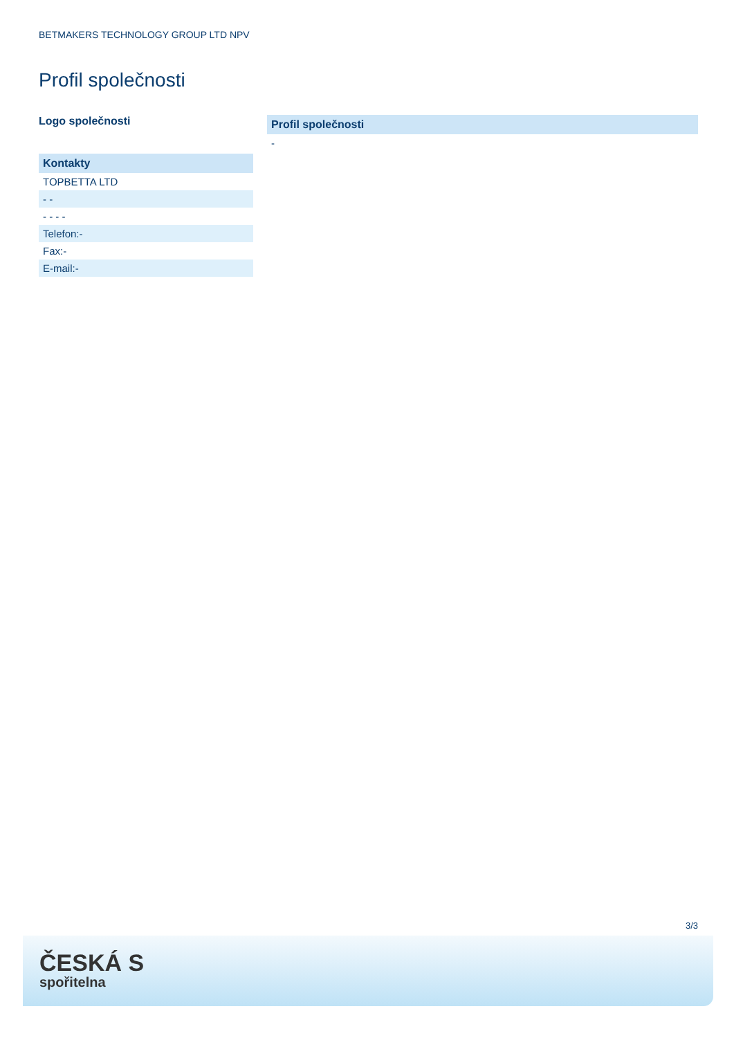BETMAKERS TECHNOLOGY GROUP LTD NPV
Profil společnosti
Logo společnosti
| Kontakty |
| --- |
| TOPBETTA LTD |
| - - |
| - - - - |
| Telefon:- |
| Fax:- |
| E-mail:- |
| Profil společnosti |
| --- |
| - |
3/3
ČESKÁ S
spořitelna